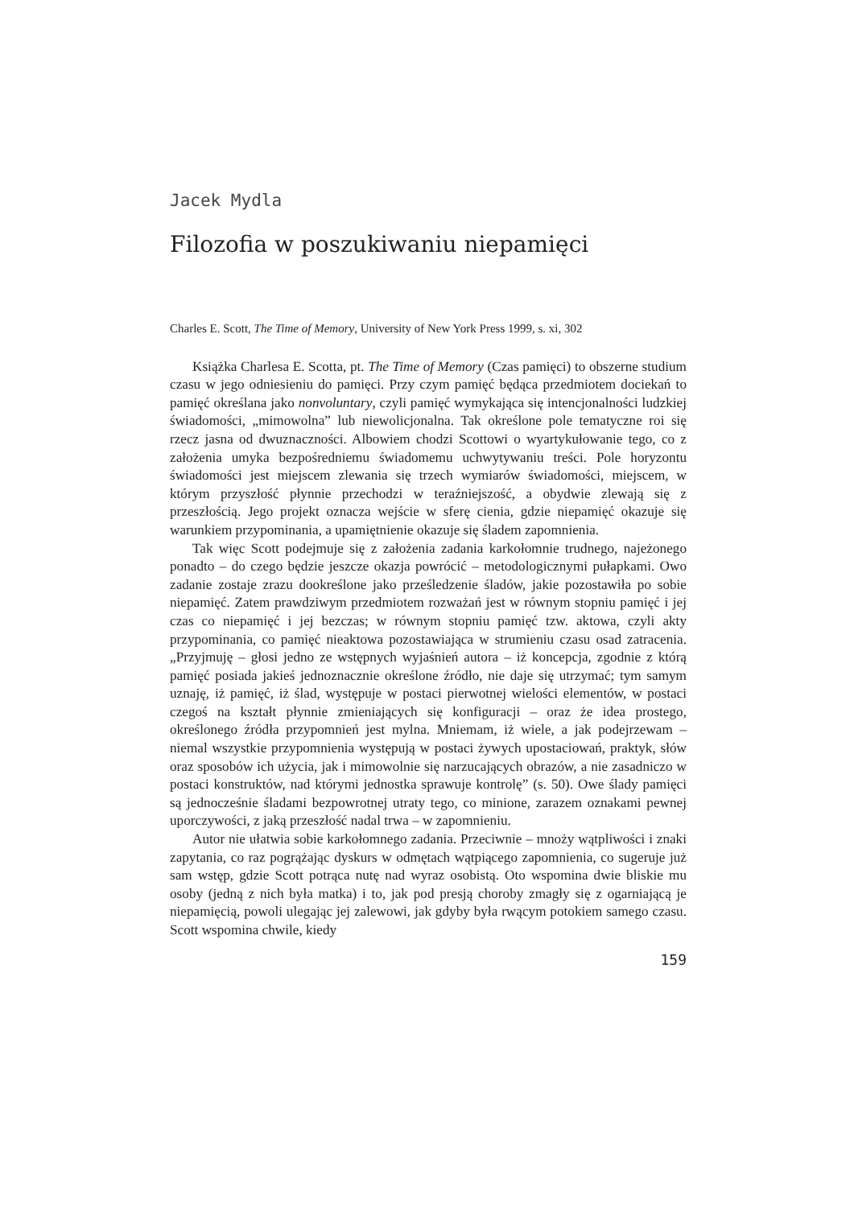Jacek Mydla
Filozofia w poszukiwaniu niepamięci
Charles E. Scott, The Time of Memory, University of New York Press 1999, s. xi, 302
Książka Charlesa E. Scotta, pt. The Time of Memory (Czas pamięci) to obszerne studium czasu w jego odniesieniu do pamięci. Przy czym pamięć będąca przedmiotem dociekań to pamięć określana jako nonvoluntary, czyli pamięć wymykająca się intencjonalności ludzkiej świadomości, „mimowolna” lub niewolicjonalna. Tak określone pole tematyczne roi się rzecz jasna od dwuznaczności. Albowiem chodzi Scottowi o wyartykułowanie tego, co z założenia umyka bezpośredniemu świadomemu uchwytywaniu treści. Pole horyzontu świadomości jest miejscem zlewania się trzech wymiarów świadomości, miejscem, w którym przyszłość płynnie przechodzi w teraźniejszość, a obydwie zlewają się z przeszłością. Jego projekt oznacza wejście w sferę cienia, gdzie niepamięć okazuje się warunkiem przypominania, a upamiętnienie okazuje się śladem zapomnienia.
Tak więc Scott podejmuje się z założenia zadania karkołomnie trudnego, najeżonego ponadto – do czego będzie jeszcze okazja powrócić – metodologicznymi pułapkami. Owo zadanie zostaje zrazu dookreślone jako prześledzenie śladów, jakie pozostawiła po sobie niepamięć. Zatem prawdziwym przedmiotem rozważań jest w równym stopniu pamięć i jej czas co niepamięć i jej bezczas; w równym stopniu pamięć tzw. aktowa, czyli akty przypominania, co pamięć nieaktowa pozostawiająca w strumieniu czasu osad zatracenia. „Przyjmuję – głosi jedno ze wstępnych wyjaśnień autora – iż koncepcja, zgodnie z którą pamięć posiada jakieś jednoznacznie określone źródło, nie daje się utrzymać; tym samym uznaję, iż pamięć, iż ślad, występuje w postaci pierwotnej wielości elementów, w postaci czegoś na kształt płynnie zmieniających się konfiguracji – oraz że idea prostego, określonego źródła przypomnień jest mylna. Mniemam, iż wiele, a jak podejrzewam – niemal wszystkie przypomnienia występują w postaci żywych upostaciowań, praktyk, słów oraz sposobów ich użycia, jak i mimowolnie się narzucających obrazów, a nie zasadniczo w postaci konstruktów, nad którymi jednostka sprawuje kontrolę” (s. 50). Owe ślady pamięci są jednocześnie śladami bezpowrotnej utraty tego, co minione, zarazem oznakami pewnej uporczywości, z jaką przeszłość nadal trwa – w zapomnieniu.
Autor nie ułatwia sobie karkołomnego zadania. Przeciwnie – mnoży wątpliwości i znaki zapytania, co raz pogrążając dyskurs w odmętach wątpiącego zapomnienia, co sugeruje już sam wstęp, gdzie Scott potrąca nutę nad wyraz osobistą. Oto wspomina dwie bliskie mu osoby (jedną z nich była matka) i to, jak pod presją choroby zmagły się z ogarniającą je niepamięcią, powoli ulegając jej zalewowi, jak gdyby była rwącym potokiem samego czasu. Scott wspomina chwile, kiedy
159